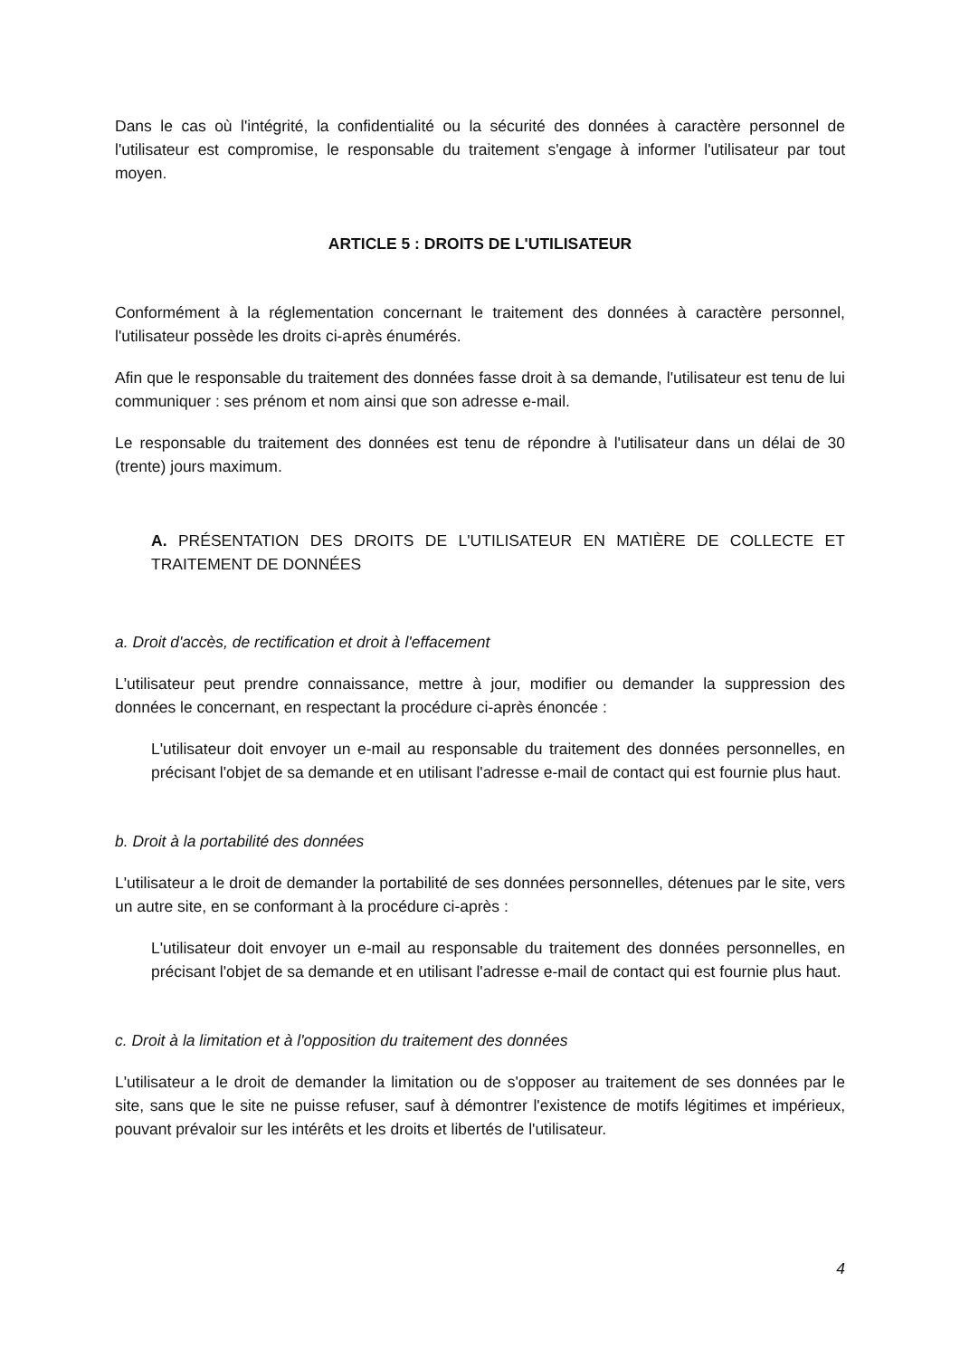Dans le cas où l'intégrité, la confidentialité ou la sécurité des données à caractère personnel de l'utilisateur est compromise, le responsable du traitement s'engage à informer l'utilisateur par tout moyen.
ARTICLE 5 : DROITS DE L'UTILISATEUR
Conformément à la réglementation concernant le traitement des données à caractère personnel, l'utilisateur possède les droits ci-après énumérés.
Afin que le responsable du traitement des données fasse droit à sa demande, l'utilisateur est tenu de lui communiquer : ses prénom et nom ainsi que son adresse e-mail.
Le responsable du traitement des données est tenu de répondre à l'utilisateur dans un délai de 30 (trente) jours maximum.
A. PRÉSENTATION DES DROITS DE L'UTILISATEUR EN MATIÈRE DE COLLECTE ET TRAITEMENT DE DONNÉES
a. Droit d'accès, de rectification et droit à l'effacement
L'utilisateur peut prendre connaissance, mettre à jour, modifier ou demander la suppression des données le concernant, en respectant la procédure ci-après énoncée :
L'utilisateur doit envoyer un e-mail au responsable du traitement des données personnelles, en précisant l'objet de sa demande et en utilisant l'adresse e-mail de contact qui est fournie plus haut.
b. Droit à la portabilité des données
L'utilisateur a le droit de demander la portabilité de ses données personnelles, détenues par le site, vers un autre site, en se conformant à la procédure ci-après :
L'utilisateur doit envoyer un e-mail au responsable du traitement des données personnelles, en précisant l'objet de sa demande et en utilisant l'adresse e-mail de contact qui est fournie plus haut.
c. Droit à la limitation et à l'opposition du traitement des données
L'utilisateur a le droit de demander la limitation ou de s'opposer au traitement de ses données par le site, sans que le site ne puisse refuser, sauf à démontrer l'existence de motifs légitimes et impérieux, pouvant prévaloir sur les intérêts et les droits et libertés de l'utilisateur.
4